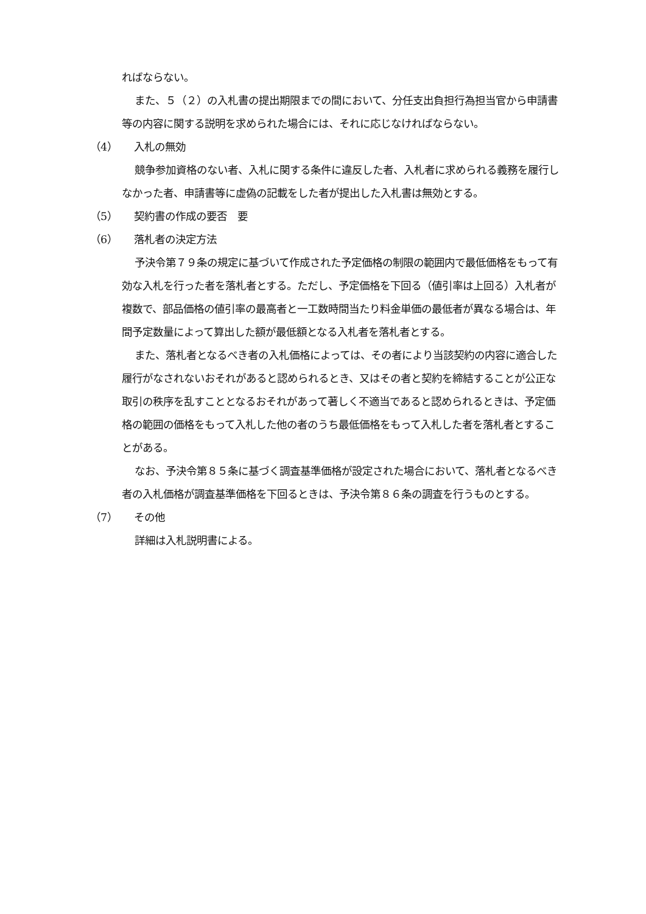ればならない。
また、５（２）の入札書の提出期限までの間において、分任支出負担行為担当官から申請書等の内容に関する説明を求められた場合には、それに応じなければならない。
（4） 入札の無効
競争参加資格のない者、入札に関する条件に違反した者、入札者に求められる義務を履行しなかった者、申請書等に虚偽の記載をした者が提出した入札書は無効とする。
（5） 契約書の作成の要否　要
（6） 落札者の決定方法
予決令第７９条の規定に基づいて作成された予定価格の制限の範囲内で最低価格をもって有効な入札を行った者を落札者とする。ただし、予定価格を下回る（値引率は上回る）入札者が複数で、部品価格の値引率の最高者と一工数時間当たり料金単価の最低者が異なる場合は、年間予定数量によって算出した額が最低額となる入札者を落札者とする。
また、落札者となるべき者の入札価格によっては、その者により当該契約の内容に適合した履行がなされないおそれがあると認められるとき、又はその者と契約を締結することが公正な取引の秩序を乱すこととなるおそれがあって著しく不適当であると認められるときは、予定価格の範囲の価格をもって入札した他の者のうち最低価格をもって入札した者を落札者とすることがある。
なお、予決令第８５条に基づく調査基準価格が設定された場合において、落札者となるべき者の入札価格が調査基準価格を下回るときは、予決令第８６条の調査を行うものとする。
（7） その他
詳細は入札説明書による。